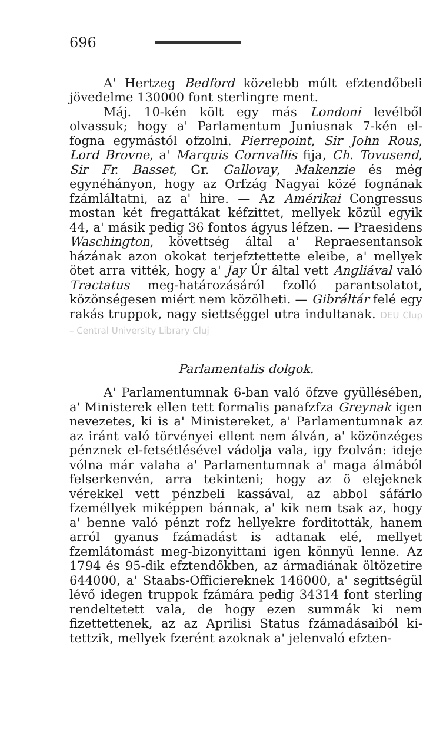696
A' Hertzeg Bedford közelebb múlt efztendőbeli jövedelme 130000 font sterlingre ment.
Máj. 10-kén költ egy más Londoni levélből olvassuk; hogy a' Parlamentum Juniusnak 7-kén el-fogna egymástól ofzolni. Pierrepoint, Sir John Rous, Lord Brovne, a' Marquis Cornvallis fija, Ch. Tovusend, Sir Fr. Basset, Gr. Gallovay, Makenzie és még egynéhányon, hogy az Orfzág Nagyai közé fognának fzámláltatni, az a' hire. — Az Amérikai Congressus mostan két fregattákat kéfzittet, mellyek közűl egyik 44, a' másik pedig 36 fontos ágyus léfzen. — Praesidens Waschington, követtség által a' Repraesentansok házának azon okokat terjefztettette eleibe, a' mellyek ötet arra vitték, hogy a' Jay Úr által vett Angliával való Tractatus meg-határozásáról fzolló parantsolatot, közönségesen miért nem közölheti. — Gibráltár felé egy rakás truppok, nagy siettséggel utra indultanak. DEU Clup – Central University Library Cluj
Parlamentalis dolgok.
A' Parlamentumnak 6-ban való öfzve gyüllésében, a' Ministerek ellen tett formalis panafzfza Greynak igen nevezetes, ki is a' Ministereket, a' Parlamentumnak az az iránt való törvényei ellent nem álván, a' közönzéges pénznek el-fetsétlésével vádolja vala, igy fzolván: ideje vólna már valaha a' Parlamentumnak a' maga álmából felserkenvén, arra tekinteni; hogy az ö elejeknek vérekkel vett pénzbeli kassával, az abbol sáfárlo fzeméllyek miképpen bánnak, a' kik nem tsak az, hogy a' benne való pénzt rofz hellyekre forditották, hanem arról gyanus fzámadást is adtanak elé, mellyet fzemlátomást meg-bizonyittani igen könnyü lenne. Az 1794 és 95-dik efztendőkben, az ármadiának öltözetire 644000, a' Staabs-Officiereknek 146000, a' segittségül lévő idegen truppok fzámára pedig 34314 font sterling rendeltetett vala, de hogy ezen summák ki nem fizettettenek, az az Aprilisi Status fzámadásaiból ki-tettzik, mellyek fzerént azoknak a' jelenvaló efzten-